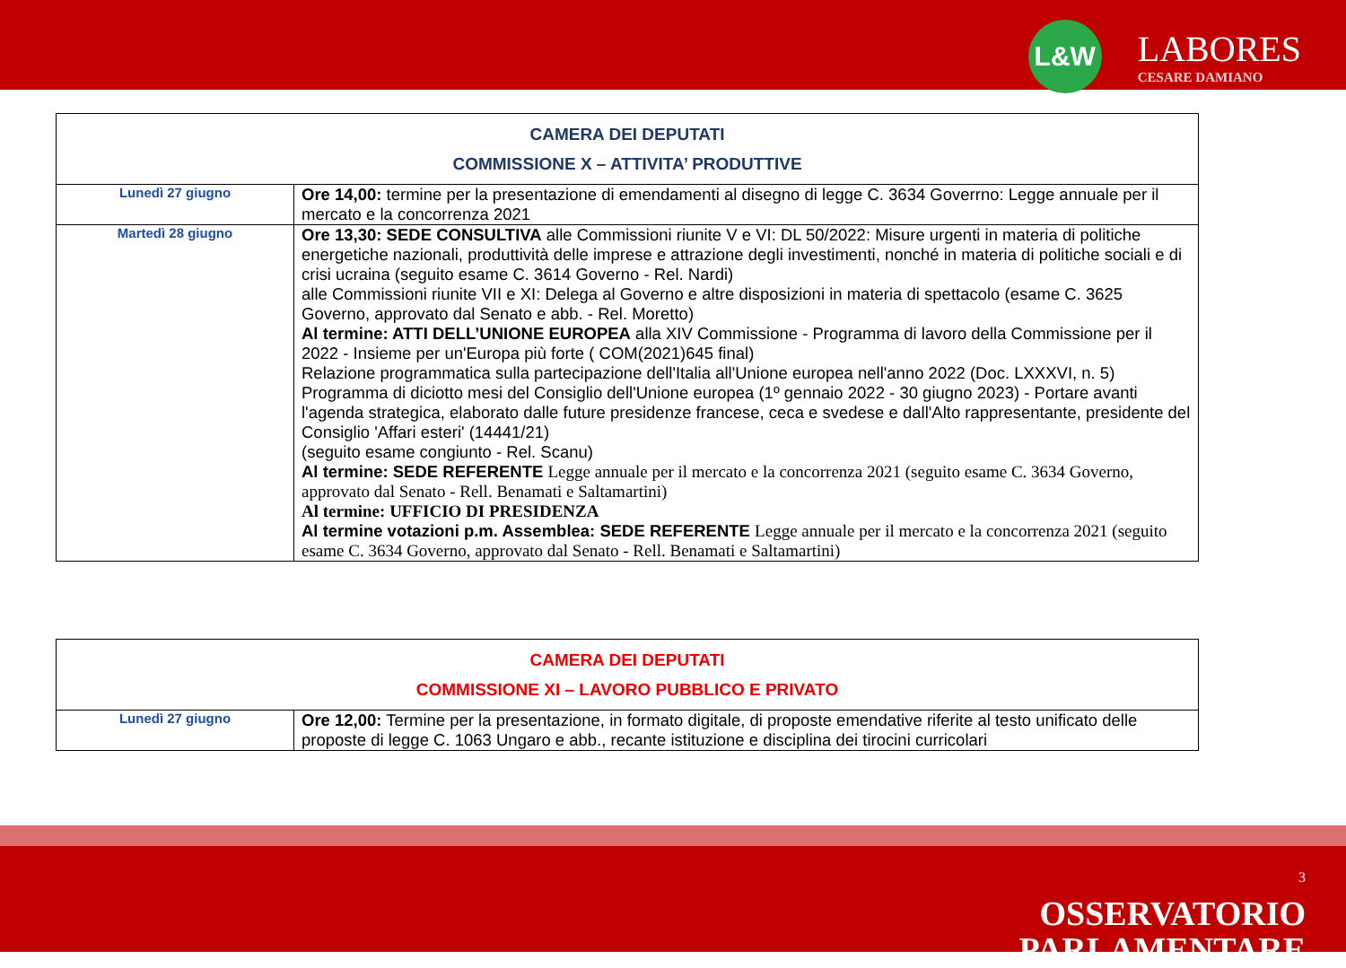L&W
LABORES
CESARE DAMIANO
| CAMERA DEI DEPUTATI COMMISSIONE X – ATTIVITA’ PRODUTTIVE | |
| --- | --- |
| Lunedì 27 giugno | Ore 14,00: termine per la presentazione di emendamenti al disegno di legge C. 3634 Goverrno: Legge annuale per il mercato e la concorrenza 2021 |
| Martedì 28 giugno | Ore 13,30: SEDE CONSULTIVA alle Commissioni riunite V e VI: DL 50/2022: Misure urgenti in materia di politiche energetiche nazionali, produttività delle imprese e attrazione degli investimenti, nonché in materia di politiche sociali e di crisi ucraina (seguito esame C. 3614 Governo - Rel. Nardi) alle Commissioni riunite VII e XI: Delega al Governo e altre disposizioni in materia di spettacolo (esame C. 3625 Governo, approvato dal Senato e abb. - Rel. Moretto) Al termine: ATTI DELL’UNIONE EUROPEA alla XIV Commissione - Programma di lavoro della Commissione per il 2022 - Insieme per un'Europa più forte ( COM(2021)645 final) Relazione programmatica sulla partecipazione dell'Italia all'Unione europea nell'anno 2022 (Doc. LXXXVI, n. 5) Programma di diciotto mesi del Consiglio dell'Unione europea (1º gennaio 2022 - 30 giugno 2023) - Portare avanti l'agenda strategica, elaborato dalle future presidenze francese, ceca e svedese e dall'Alto rappresentante, presidente del Consiglio 'Affari esteri' (14441/21) (seguito esame congiunto - Rel. Scanu) Al termine: SEDE REFERENTE Legge annuale per il mercato e la concorrenza 2021 (seguito esame C. 3634 Governo, approvato dal Senato - Rell. Benamati e Saltamartini) Al termine: UFFICIO DI PRESIDENZA Al termine votazioni p.m. Assemblea: SEDE REFERENTE Legge annuale per il mercato e la concorrenza 2021 (seguito esame C. 3634 Governo, approvato dal Senato - Rell. Benamati e Saltamartini) |
| CAMERA DEI DEPUTATI COMMISSIONE XI – LAVORO PUBBLICO E PRIVATO | |
| --- | --- |
| Lunedì 27 giugno | Ore 12,00: Termine per la presentazione, in formato digitale, di proposte emendative riferite al testo unificato delle proposte di legge C. 1063 Ungaro e abb., recante istituzione e disciplina dei tirocini curricolari |
3
OSSERVATORIO
PARLAMENTARE